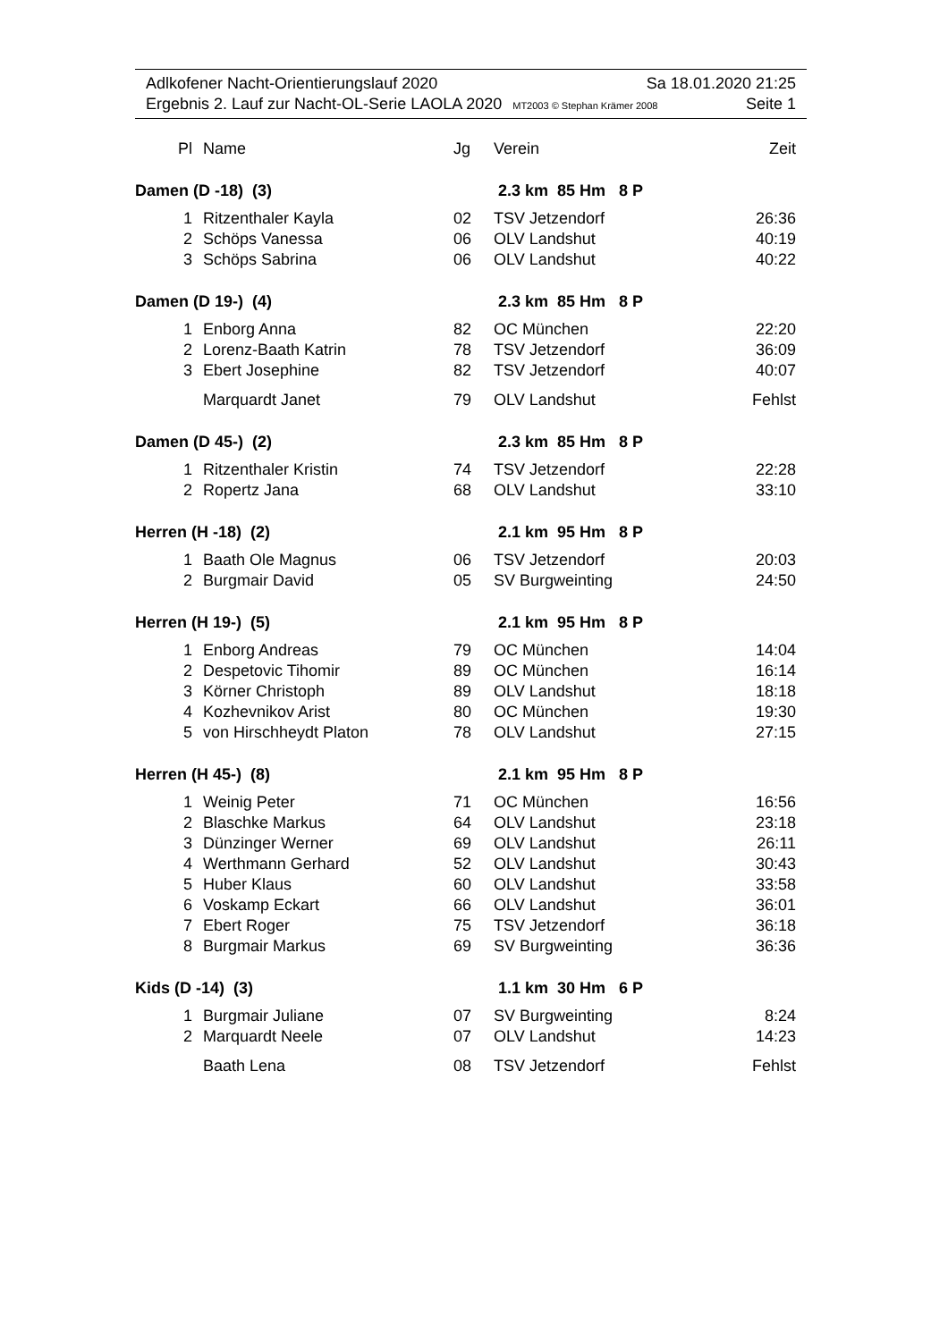Adlkofener Nacht-Orientierungslauf 2020 Sa 18.01.2020 21:25
Ergebnis 2. Lauf zur Nacht-OL-Serie LAOLA 2020 MT2003 © Stephan Krämer 2008 Seite 1
| Pl | Name | Jg | Verein | Zeit |
| --- | --- | --- | --- | --- |
| Damen (D -18) (3) | | | 2.3 km 85 Hm 8 P | |
| 1 | Ritzenthaler Kayla | 02 | TSV Jetzendorf | 26:36 |
| 2 | Schöps Vanessa | 06 | OLV Landshut | 40:19 |
| 3 | Schöps Sabrina | 06 | OLV Landshut | 40:22 |
| Damen (D 19-) (4) | | | 2.3 km 85 Hm 8 P | |
| 1 | Enborg Anna | 82 | OC München | 22:20 |
| 2 | Lorenz-Baath Katrin | 78 | TSV Jetzendorf | 36:09 |
| 3 | Ebert Josephine | 82 | TSV Jetzendorf | 40:07 |
| | Marquardt Janet | 79 | OLV Landshut | Fehlst |
| Damen (D 45-) (2) | | | 2.3 km 85 Hm 8 P | |
| 1 | Ritzenthaler Kristin | 74 | TSV Jetzendorf | 22:28 |
| 2 | Ropertz Jana | 68 | OLV Landshut | 33:10 |
| Herren (H -18) (2) | | | 2.1 km 95 Hm 8 P | |
| 1 | Baath Ole Magnus | 06 | TSV Jetzendorf | 20:03 |
| 2 | Burgmair David | 05 | SV Burgweinting | 24:50 |
| Herren (H 19-) (5) | | | 2.1 km 95 Hm 8 P | |
| 1 | Enborg Andreas | 79 | OC München | 14:04 |
| 2 | Despetovic Tihomir | 89 | OC München | 16:14 |
| 3 | Körner Christoph | 89 | OLV Landshut | 18:18 |
| 4 | Kozhevnikov Arist | 80 | OC München | 19:30 |
| 5 | von Hirschheydt Platon | 78 | OLV Landshut | 27:15 |
| Herren (H 45-) (8) | | | 2.1 km 95 Hm 8 P | |
| 1 | Weinig Peter | 71 | OC München | 16:56 |
| 2 | Blaschke Markus | 64 | OLV Landshut | 23:18 |
| 3 | Dünzinger Werner | 69 | OLV Landshut | 26:11 |
| 4 | Werthmann Gerhard | 52 | OLV Landshut | 30:43 |
| 5 | Huber Klaus | 60 | OLV Landshut | 33:58 |
| 6 | Voskamp Eckart | 66 | OLV Landshut | 36:01 |
| 7 | Ebert Roger | 75 | TSV Jetzendorf | 36:18 |
| 8 | Burgmair Markus | 69 | SV Burgweinting | 36:36 |
| Kids (D -14) (3) | | | 1.1 km 30 Hm 6 P | |
| 1 | Burgmair Juliane | 07 | SV Burgweinting | 8:24 |
| 2 | Marquardt Neele | 07 | OLV Landshut | 14:23 |
| | Baath Lena | 08 | TSV Jetzendorf | Fehlst |